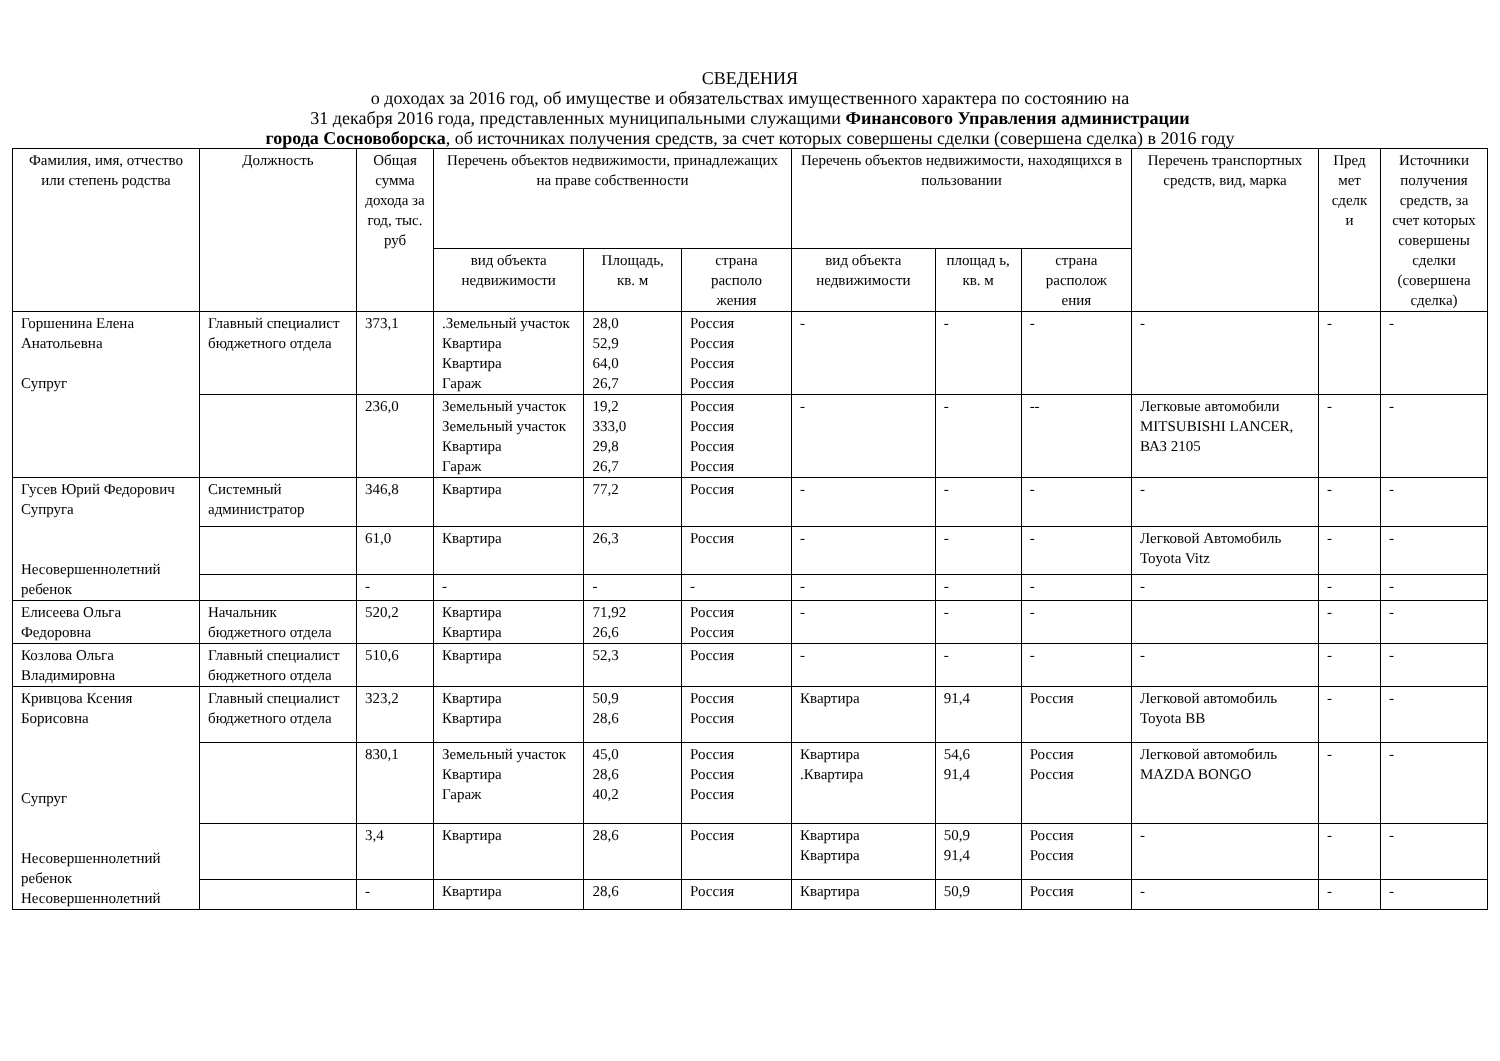СВЕДЕНИЯ
о доходах за 2016 год, об имуществе и обязательствах имущественного характера по состоянию на
31 декабря 2016 года, представленных муниципальными служащими Финансового Управления администрации
города Сосновоборска, об источниках получения средств, за счет которых совершены сделки (совершена сделка) в 2016 году
| Фамилия, имя, отчество или степень родства | Должность | Общая сумма дохода за год, тыс. руб | Перечень объектов недвижимости, принадлежащих на праве собственности | | | Перечень объектов недвижимости, находящихся в пользовании | | | Перечень транспортных средств, вид, марка | Пред мет сделк и | Источники получения средств, за счет которых совершены сделки (совершена сделка) |
| --- | --- | --- | --- | --- | --- | --- | --- | --- | --- | --- | --- |
| | | | вид объекта недвижимости | Площадь, кв. м | страна располо жения | вид объекта недвижимости | площад ь, кв. м | страна располож ения | | | |
| Горшенина Елена Анатольевна Супруг | Главный специалист бюджетного отдела | 373,1 | .Земельный участок Квартира Квартира Гараж | 28,0 52,9 64,0 26,7 | Россия Россия Россия Россия | - | - | - | - | - | - |
| | | 236,0 | Земельный участок Земельный участок Квартира Гараж | 19,2 333,0 29,8 26,7 | Россия Россия Россия Россия | - | - | -- | Легковые автомобили MITSUBISHI LANCER, ВАЗ 2105 | - | - |
| Гусев Юрий Федорович Супруга Несовершеннолетний ребенок | Системный администратор | 346,8 | Квартира | 77,2 | Россия | - | - | - | - | - | - |
| | | 61,0 | Квартира | 26,3 | Россия | - | - | - | Легковой Автомобиль Toyota Vitz | - | - |
| | | - | - | - | - | - | - | - | - | - | - |
| Елисеева Ольга Федоровна | Начальник бюджетного отдела | 520,2 | Квартира Квартира | 71,92 26,6 | Россия Россия | - | - | - | | - | - |
| Козлова Ольга Владимировна | Главный специалист бюджетного отдела | 510,6 | Квартира | 52,3 | Россия | - | - | - | - | - | - |
| Кривцова Ксения Борисовна Супруг Несовершеннолетний ребенок Несовершеннолетний | Главный специалист бюджетного отдела | 323,2 | Квартира Квартира | 50,9 28,6 | Россия Россия | Квартира | 91,4 | Россия | Легковой автомобиль Toyota BB | - | - |
| | | 830,1 | Земельный участок Квартира Гараж | 45,0 28,6 40,2 | Россия Россия Россия | Квартира .Квартира | 54,6 91,4 | Россия Россия | Легковой автомобиль MAZDA BONGO | - | - |
| | | 3,4 | Квартира | 28,6 | Россия | Квартира Квартира | 50,9 91,4 | Россия Россия | - | - | - |
| | | - | Квартира | 28,6 | Россия | Квартира | 50,9 | Россия | - | - | - |